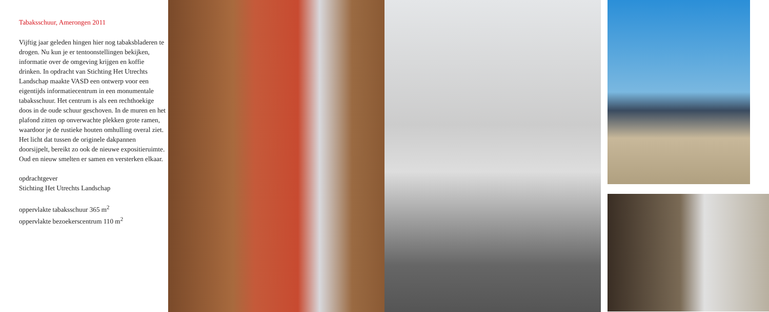Tabaksschuur, Amerongen 2011
Vijftig jaar geleden hingen hier nog tabaksbladeren te drogen. Nu kun je er tentoonstellingen bekijken, informatie over de omgeving krijgen en koffie drinken. In opdracht van Stichting Het Utrechts Landschap maakte VASD een ontwerp voor een eigentijds informatiecentrum in een monumentale tabaksschuur. Het centrum is als een rechthoekige doos in de oude schuur geschoven. In de muren en het plafond zitten op onverwachte plekken grote ramen, waardoor je de rustieke houten omhulling overal ziet. Het licht dat tussen de originele dakpannen doorsijpelt, bereikt zo ook de nieuwe expositieruimte. Oud en nieuw smelten er samen en versterken elkaar.
opdrachtgever
Stichting Het Utrechts Landschap
oppervlakte tabaksschuur 365 m<sup>2</sup>
oppervlakte bezoekerscentrum 110 m<sup>2</sup>